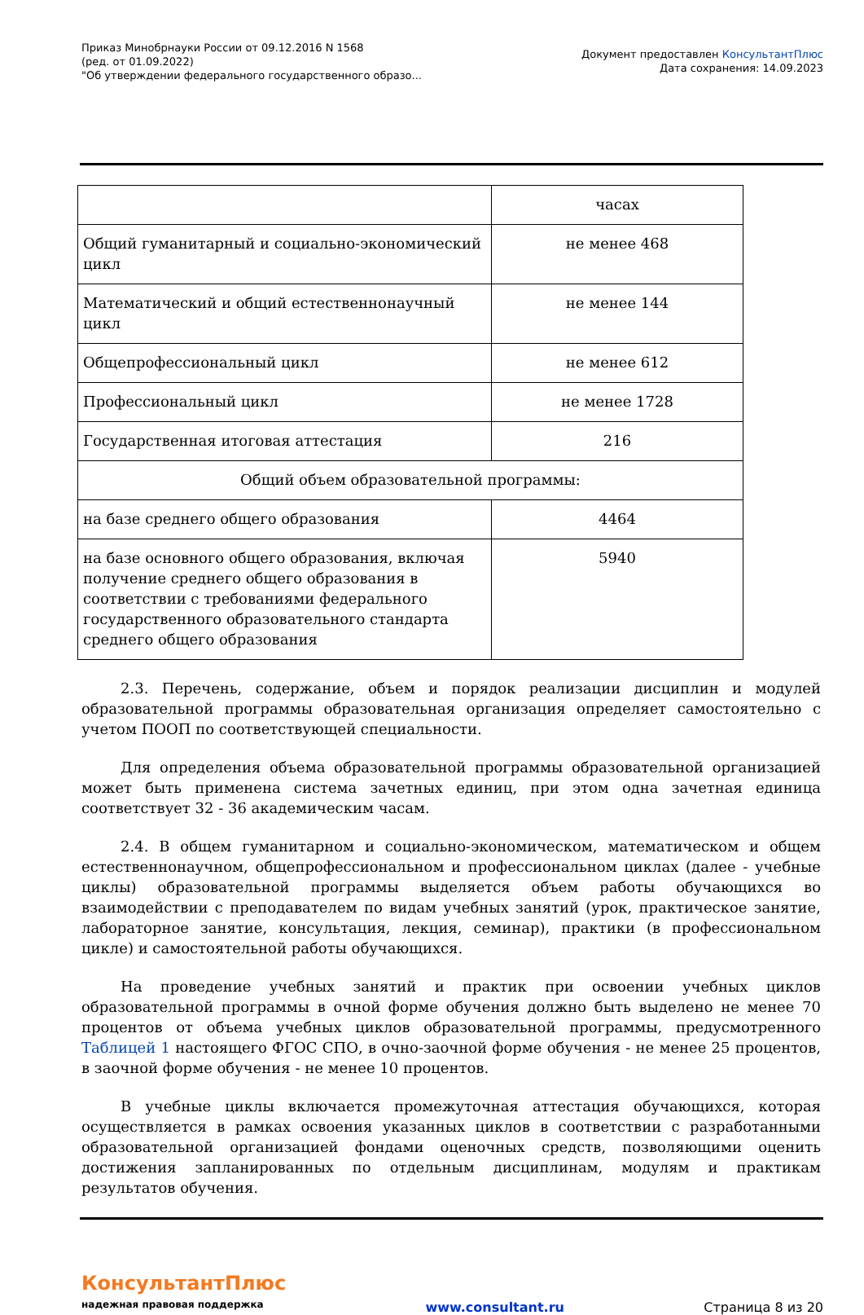Приказ Минобрнауки России от 09.12.2016 N 1568
(ред. от 01.09.2022)
"Об утверждении федерального государственного образо...
Документ предоставлен КонсультантПлюс
Дата сохранения: 14.09.2023
| | часах |
| Общий гуманитарный и социально-экономический цикл | не менее 468 |
| Математический и общий естественнонаучный цикл | не менее 144 |
| Общепрофессиональный цикл | не менее 612 |
| Профессиональный цикл | не менее 1728 |
| Государственная итоговая аттестация | 216 |
| Общий объем образовательной программы: | |
| на базе среднего общего образования | 4464 |
| на базе основного общего образования, включая получение среднего общего образования в соответствии с требованиями федерального государственного образовательного стандарта среднего общего образования | 5940 |
2.3. Перечень, содержание, объем и порядок реализации дисциплин и модулей образовательной программы образовательная организация определяет самостоятельно с учетом ПООП по соответствующей специальности.
Для определения объема образовательной программы образовательной организацией может быть применена система зачетных единиц, при этом одна зачетная единица соответствует 32 - 36 академическим часам.
2.4. В общем гуманитарном и социально-экономическом, математическом и общем естественнонаучном, общепрофессиональном и профессиональном циклах (далее - учебные циклы) образовательной программы выделяется объем работы обучающихся во взаимодействии с преподавателем по видам учебных занятий (урок, практическое занятие, лабораторное занятие, консультация, лекция, семинар), практики (в профессиональном цикле) и самостоятельной работы обучающихся.
На проведение учебных занятий и практик при освоении учебных циклов образовательной программы в очной форме обучения должно быть выделено не менее 70 процентов от объема учебных циклов образовательной программы, предусмотренного Таблицей 1 настоящего ФГОС СПО, в очно-заочной форме обучения - не менее 25 процентов, в заочной форме обучения - не менее 10 процентов.
В учебные циклы включается промежуточная аттестация обучающихся, которая осуществляется в рамках освоения указанных циклов в соответствии с разработанными образовательной организацией фондами оценочных средств, позволяющими оценить достижения запланированных по отдельным дисциплинам, модулям и практикам результатов обучения.
КонсультантПлюс
надежная правовая поддержка
www.consultant.ru
Страница 8 из 20